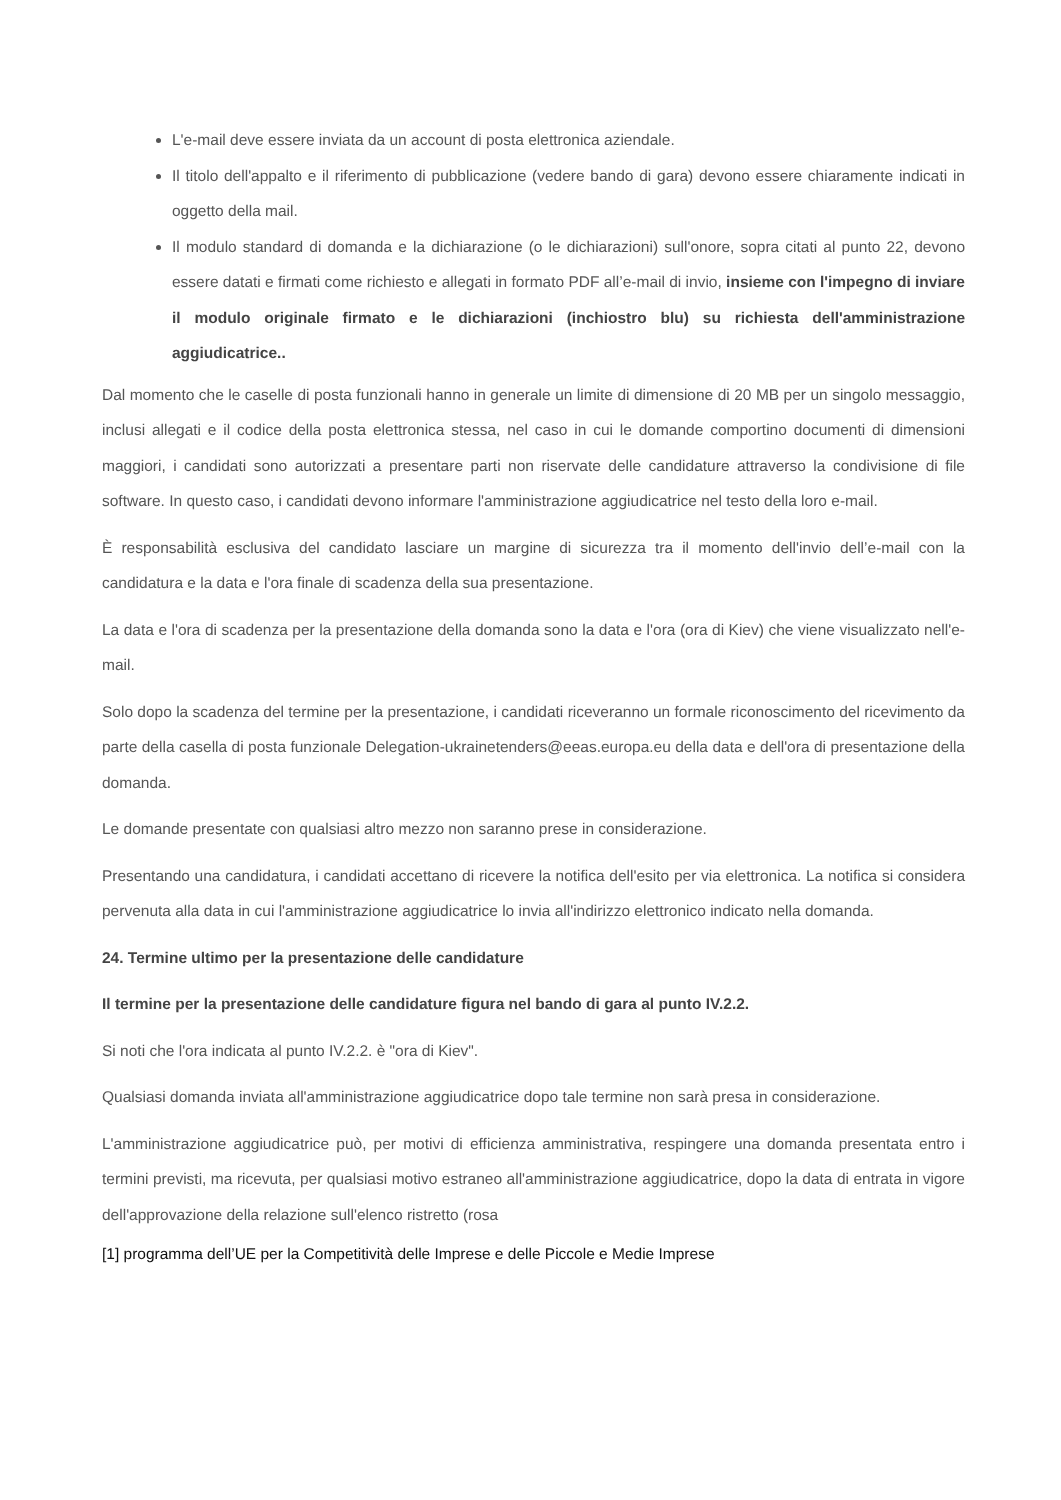L'e-mail deve essere inviata da un account di posta elettronica aziendale.
Il titolo dell'appalto e il riferimento di pubblicazione (vedere bando di gara) devono essere chiaramente indicati in oggetto della mail.
Il modulo standard di domanda e la dichiarazione (o le dichiarazioni) sull'onore, sopra citati al punto 22, devono essere datati e firmati come richiesto e allegati in formato PDF all’e-mail di invio, insieme con l'impegno di inviare il modulo originale firmato e le dichiarazioni (inchiostro blu) su richiesta dell'amministrazione aggiudicatrice..
Dal momento che le caselle di posta funzionali hanno in generale un limite di dimensione di 20 MB per un singolo messaggio, inclusi allegati e il codice della posta elettronica stessa, nel caso in cui le domande comportino documenti di dimensioni maggiori, i candidati sono autorizzati a presentare parti non riservate delle candidature attraverso la condivisione di file software. In questo caso, i candidati devono informare l'amministrazione aggiudicatrice nel testo della loro e-mail.
È responsabilità esclusiva del candidato lasciare un margine di sicurezza tra il momento dell'invio dell’e-mail con la candidatura e la data e l'ora finale di scadenza della sua presentazione.
La data e l'ora di scadenza per la presentazione della domanda sono la data e l'ora (ora di Kiev) che viene visualizzato nell'e-mail.
Solo dopo la scadenza del termine per la presentazione, i candidati riceveranno un formale riconoscimento del ricevimento da parte della casella di posta funzionale Delegation-ukrainetenders@eeas.europa.eu della data e dell'ora di presentazione della domanda.
Le domande presentate con qualsiasi altro mezzo non saranno prese in considerazione.
Presentando una candidatura, i candidati accettano di ricevere la notifica dell'esito per via elettronica. La notifica si considera pervenuta alla data in cui l'amministrazione aggiudicatrice lo invia all'indirizzo elettronico indicato nella domanda.
24. Termine ultimo per la presentazione delle candidature
Il termine per la presentazione delle candidature figura nel bando di gara al punto IV.2.2.
Si noti che l'ora indicata al punto IV.2.2. è "ora di Kiev".
Qualsiasi domanda inviata all'amministrazione aggiudicatrice dopo tale termine non sarà presa in considerazione.
L'amministrazione aggiudicatrice può, per motivi di efficienza amministrativa, respingere una domanda presentata entro i termini previsti, ma ricevuta, per qualsiasi motivo estraneo all'amministrazione aggiudicatrice, dopo la data di entrata in vigore dell'approvazione della relazione sull'elenco ristretto (rosa
[1] programma dell’UE per la Competitività delle Imprese e delle Piccole e Medie Imprese